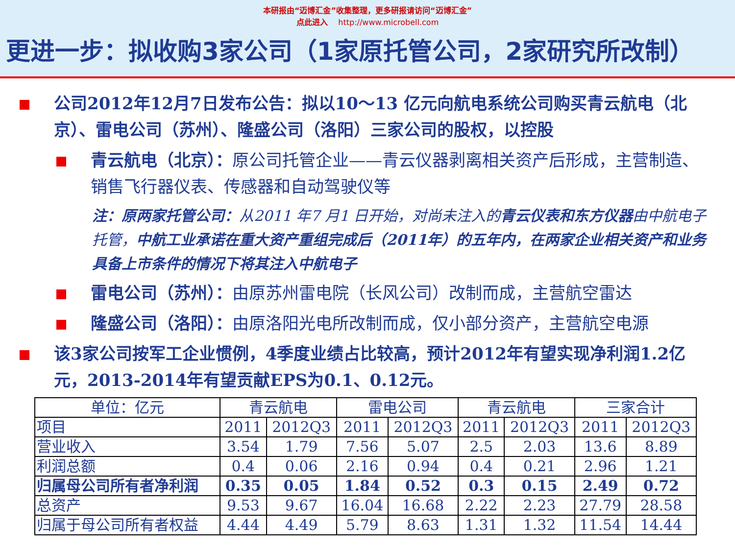本研报由“迈博汇金”收集整理，更多研报请访问“迈博汇金”
点此进入 http://www.microbell.com
更进一步：拟收购3家公司（1家原托管公司，2家研究所改制）
公司2012年12月7日发布公告：拟以10～13 亿元向航电系统公司购买青云航电（北京）、雷电公司（苏州）、隆盛公司（洛阳）三家公司的股权，以控股
青云航电（北京）：原公司托管企业——青云仪器剥离相关资产后形成，主营制造、销售飞行器仪表、传感器和自动驾驶仪等
注：原两家托管公司：从2011 年7 月1 日开始，对尚未注入的青云仪表和东方仪器由中航电子托管，中航工业承诺在重大资产重组完成后（2011年）的五年内，在两家企业相关资产和业务具备上市条件的情况下将其注入中航电子
雷电公司（苏州）：由原苏州雷电院（长风公司）改制而成，主营航空雷达
隆盛公司（洛阳）：由原洛阳光电所改制而成，仅小部分资产，主营航空电源
该3家公司按军工企业惯例，4季度业绩占比较高，预计2012年有望实现净利润1.2亿元，2013-2014年有望贡献EPS为0.1、0.12元。
| 单位：亿元 | 青云航电 | | 雷电公司 | | 青云航电 | | 三家合计 | |
| 项目 | 2011 | 2012Q3 | 2011 | 2012Q3 | 2011 | 2012Q3 | 2011 | 2012Q3 |
| 营业收入 | 3.54 | 1.79 | 7.56 | 5.07 | 2.5 | 2.03 | 13.6 | 8.89 |
| 利润总额 | 0.4 | 0.06 | 2.16 | 0.94 | 0.4 | 0.21 | 2.96 | 1.21 |
| 归属母公司所有者净利润 | 0.35 | 0.05 | 1.84 | 0.52 | 0.3 | 0.15 | 2.49 | 0.72 |
| 总资产 | 9.53 | 9.67 | 16.04 | 16.68 | 2.22 | 2.23 | 27.79 | 28.58 |
| 归属于母公司所有者权益 | 4.44 | 4.49 | 5.79 | 8.63 | 1.31 | 1.32 | 11.54 | 14.44 |